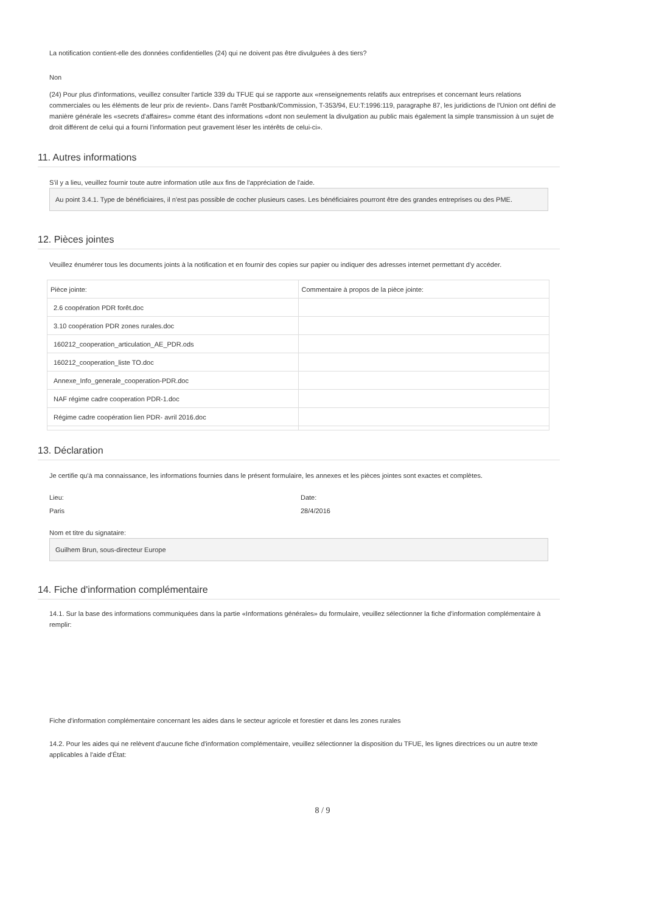La notification contient-elle des données confidentielles (24) qui ne doivent pas être divulguées à des tiers?
Non
(24) Pour plus d'informations, veuillez consulter l'article 339 du TFUE qui se rapporte aux «renseignements relatifs aux entreprises et concernant leurs relations commerciales ou les éléments de leur prix de revient». Dans l'arrêt Postbank/Commission, T-353/94, EU:T:1996:119, paragraphe 87, les juridictions de l'Union ont défini de manière générale les «secrets d'affaires» comme étant des informations «dont non seulement la divulgation au public mais également la simple transmission à un sujet de droit différent de celui qui a fourni l'information peut gravement léser les intérêts de celui-ci».
11. Autres informations
S'il y a lieu, veuillez fournir toute autre information utile aux fins de l'appréciation de l'aide.
Au point 3.4.1. Type de bénéficiaires, il n'est pas possible de cocher plusieurs cases. Les bénéficiaires pourront être des grandes entreprises ou des PME.
12. Pièces jointes
Veuillez énumérer tous les documents joints à la notification et en fournir des copies sur papier ou indiquer des adresses internet permettant d'y accéder.
| Pièce jointe: | Commentaire à propos de la pièce jointe: |
| --- | --- |
| 2.6 coopération PDR forêt.doc | |
| 3.10 coopération PDR zones rurales.doc | |
| 160212_cooperation_articulation_AE_PDR.ods | |
| 160212_cooperation_liste TO.doc | |
| Annexe_Info_generale_cooperation-PDR.doc | |
| NAF régime cadre cooperation PDR-1.doc | |
| Régime cadre coopération lien PDR- avril 2016.doc | |
13. Déclaration
Je certifie qu'à ma connaissance, les informations fournies dans le présent formulaire, les annexes et les pièces jointes sont exactes et complètes.
Lieu:
Paris
Date:
28/4/2016
Nom et titre du signataire:
Guilhem Brun, sous-directeur Europe
14. Fiche d'information complémentaire
14.1. Sur la base des informations communiquées dans la partie «Informations générales» du formulaire, veuillez sélectionner la fiche d'information complémentaire à remplir:
Fiche d'information complémentaire concernant les aides dans le secteur agricole et forestier et dans les zones rurales
14.2. Pour les aides qui ne relèvent d'aucune fiche d'information complémentaire, veuillez sélectionner la disposition du TFUE, les lignes directrices ou un autre texte applicables à l'aide d'État:
8 / 9